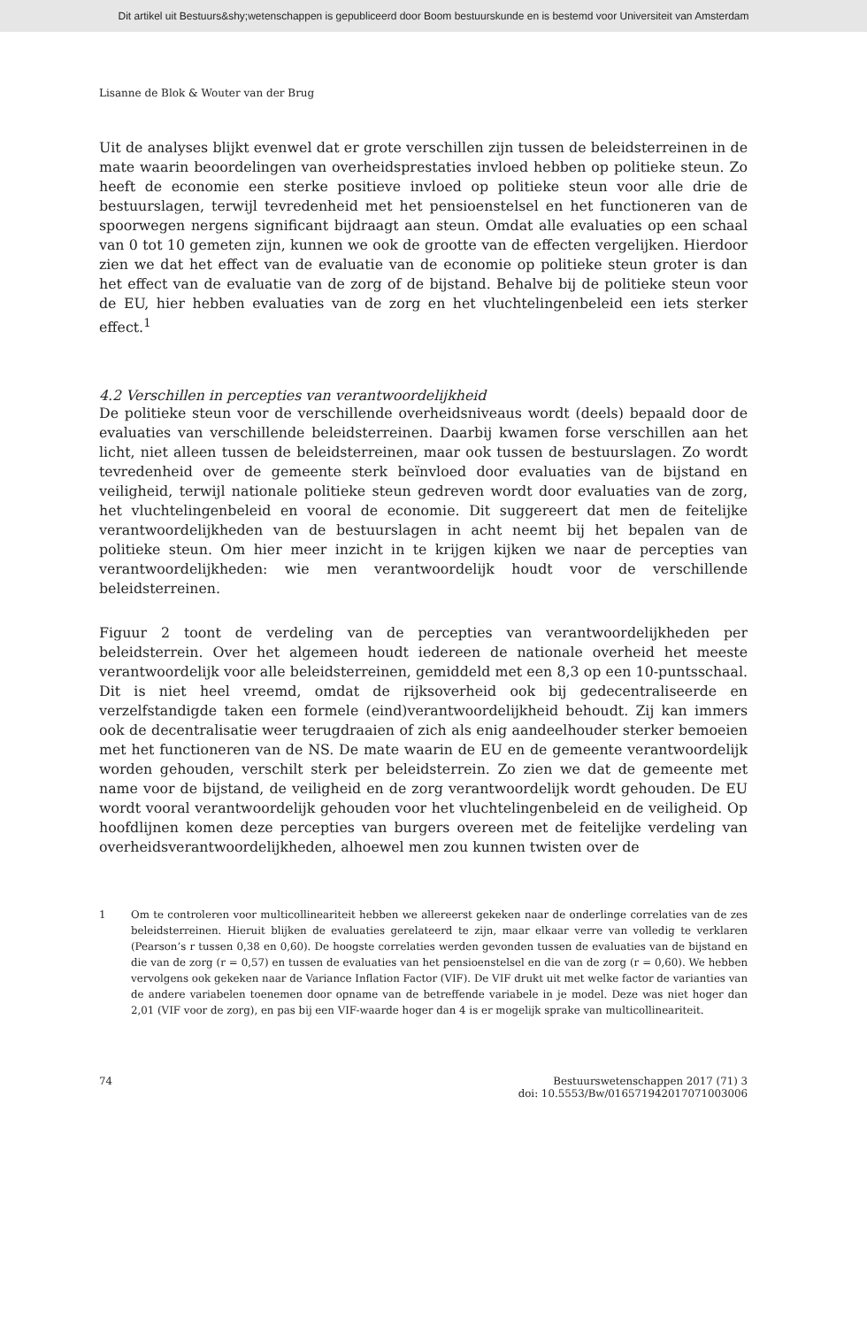Dit artikel uit Bestuurs&shy;wetenschappen is gepubliceerd door Boom bestuurskunde en is bestemd voor Universiteit van Amsterdam
Lisanne de Blok & Wouter van der Brug
Uit de analyses blijkt evenwel dat er grote verschillen zijn tussen de beleidsterreinen in de mate waarin beoordelingen van overheidsprestaties invloed hebben op politieke steun. Zo heeft de economie een sterke positieve invloed op politieke steun voor alle drie de bestuurslagen, terwijl tevredenheid met het pensioenstelsel en het functioneren van de spoorwegen nergens significant bijdraagt aan steun. Omdat alle evaluaties op een schaal van 0 tot 10 gemeten zijn, kunnen we ook de grootte van de effecten vergelijken. Hierdoor zien we dat het effect van de evaluatie van de economie op politieke steun groter is dan het effect van de evaluatie van de zorg of de bijstand. Behalve bij de politieke steun voor de EU, hier hebben evaluaties van de zorg en het vluchtelingenbeleid een iets sterker effect.<sup>1</sup>
4.2 Verschillen in percepties van verantwoordelijkheid
De politieke steun voor de verschillende overheidsniveaus wordt (deels) bepaald door de evaluaties van verschillende beleidsterreinen. Daarbij kwamen forse verschillen aan het licht, niet alleen tussen de beleidsterreinen, maar ook tussen de bestuurslagen. Zo wordt tevredenheid over de gemeente sterk beïnvloed door evaluaties van de bijstand en veiligheid, terwijl nationale politieke steun gedreven wordt door evaluaties van de zorg, het vluchtelingenbeleid en vooral de economie. Dit suggereert dat men de feitelijke verantwoordelijkheden van de bestuurslagen in acht neemt bij het bepalen van de politieke steun. Om hier meer inzicht in te krijgen kijken we naar de percepties van verantwoordelijkheden: wie men verantwoordelijk houdt voor de verschillende beleidsterreinen.
Figuur 2 toont de verdeling van de percepties van verantwoordelijkheden per beleidsterrein. Over het algemeen houdt iedereen de nationale overheid het meeste verantwoordelijk voor alle beleidsterreinen, gemiddeld met een 8,3 op een 10-puntsschaal. Dit is niet heel vreemd, omdat de rijksoverheid ook bij gedecentraliseerde en verzelfstandigde taken een formele (eind)verantwoordelijkheid behoudt. Zij kan immers ook de decentralisatie weer terugdraaien of zich als enig aandeelhouder sterker bemoeien met het functioneren van de NS. De mate waarin de EU en de gemeente verantwoordelijk worden gehouden, verschilt sterk per beleidsterrein. Zo zien we dat de gemeente met name voor de bijstand, de veiligheid en de zorg verantwoordelijk wordt gehouden. De EU wordt vooral verantwoordelijk gehouden voor het vluchtelingenbeleid en de veiligheid. Op hoofdlijnen komen deze percepties van burgers overeen met de feitelijke verdeling van overheidsverantwoordelijkheden, alhoewel men zou kunnen twisten over de
1 Om te controleren voor multicollineariteit hebben we allereerst gekeken naar de onderlinge correlaties van de zes beleidsterreinen. Hieruit blijken de evaluaties gerelateerd te zijn, maar elkaar verre van volledig te verklaren (Pearson’s r tussen 0,38 en 0,60). De hoogste correlaties werden gevonden tussen de evaluaties van de bijstand en die van de zorg (r = 0,57) en tussen de evaluaties van het pensioenstelsel en die van de zorg (r = 0,60). We hebben vervolgens ook gekeken naar de Variance Inflation Factor (VIF). De VIF drukt uit met welke factor de varianties van de andere variabelen toenemen door opname van de betreffende variabele in je model. Deze was niet hoger dan 2,01 (VIF voor de zorg), en pas bij een VIF-waarde hoger dan 4 is er mogelijk sprake van multicollineariteit.
74 Bestuurswetenschappen 2017 (71) 3
doi: 10.5553/Bw/016571942017071003006